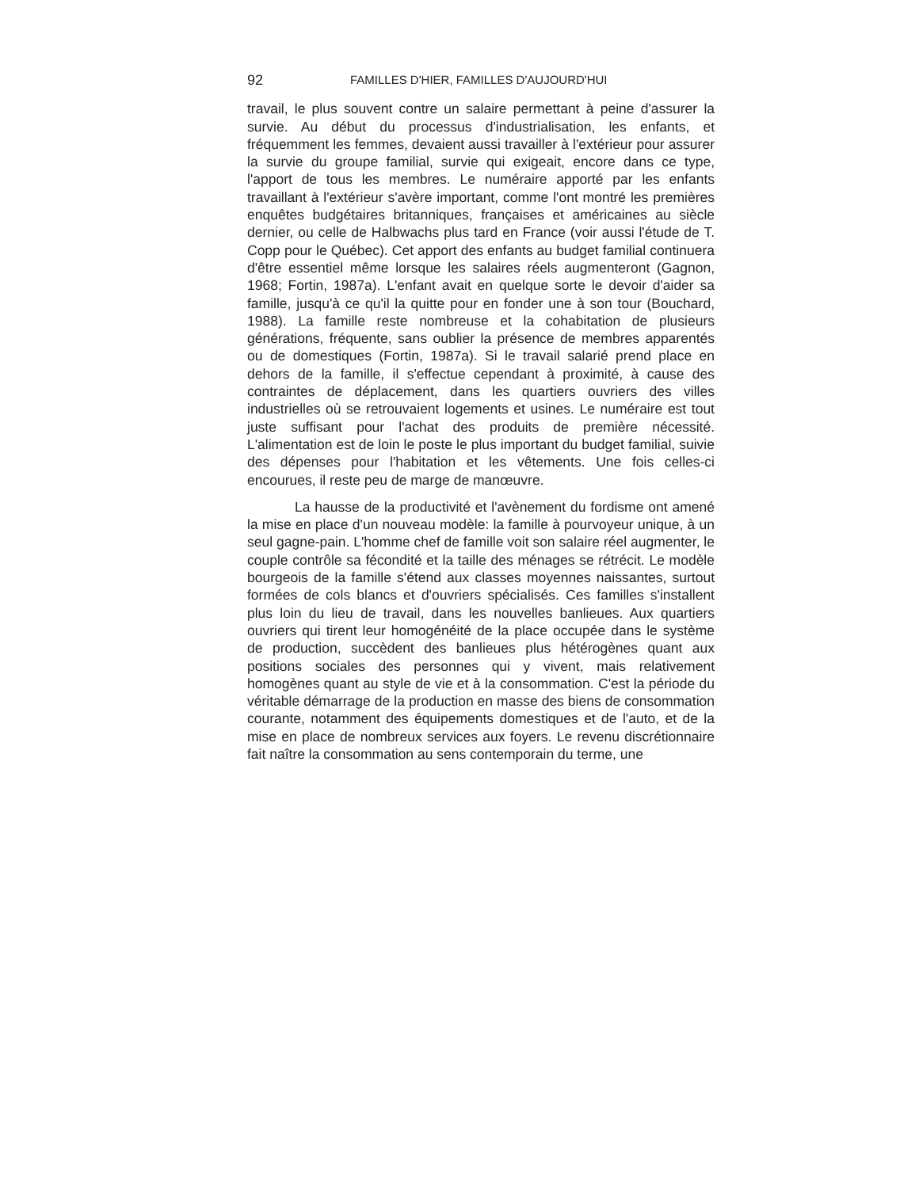92 FAMILLES D'HIER, FAMILLES D'AUJOURD'HUI
travail, le plus souvent contre un salaire permettant à peine d'assurer la survie. Au début du processus d'industrialisation, les enfants, et fréquemment les femmes, devaient aussi travailler à l'extérieur pour assurer la survie du groupe familial, survie qui exigeait, encore dans ce type, l'apport de tous les membres. Le numéraire apporté par les enfants travaillant à l'extérieur s'avère important, comme l'ont montré les premières enquêtes budgétaires britanniques, françaises et américaines au siècle dernier, ou celle de Halbwachs plus tard en France (voir aussi l'étude de T. Copp pour le Québec). Cet apport des enfants au budget familial continuera d'être essentiel même lorsque les salaires réels augmenteront (Gagnon, 1968; Fortin, 1987a). L'enfant avait en quelque sorte le devoir d'aider sa famille, jusqu'à ce qu'il la quitte pour en fonder une à son tour (Bouchard, 1988). La famille reste nombreuse et la cohabitation de plusieurs générations, fréquente, sans oublier la présence de membres apparentés ou de domestiques (Fortin, 1987a). Si le travail salarié prend place en dehors de la famille, il s'effectue cependant à proximité, à cause des contraintes de déplacement, dans les quartiers ouvriers des villes industrielles où se retrouvaient logements et usines. Le numéraire est tout juste suffisant pour l'achat des produits de première nécessité. L'alimentation est de loin le poste le plus important du budget familial, suivie des dépenses pour l'habitation et les vêtements. Une fois celles-ci encourues, il reste peu de marge de manœuvre.
La hausse de la productivité et l'avènement du fordisme ont amené la mise en place d'un nouveau modèle: la famille à pourvoyeur unique, à un seul gagne-pain. L'homme chef de famille voit son salaire réel augmenter, le couple contrôle sa fécondité et la taille des ménages se rétrécit. Le modèle bourgeois de la famille s'étend aux classes moyennes naissantes, surtout formées de cols blancs et d'ouvriers spécialisés. Ces familles s'installent plus loin du lieu de travail, dans les nouvelles banlieues. Aux quartiers ouvriers qui tirent leur homogénéité de la place occupée dans le système de production, succèdent des banlieues plus hétérogènes quant aux positions sociales des personnes qui y vivent, mais relativement homogènes quant au style de vie et à la consommation. C'est la période du véritable démarrage de la production en masse des biens de consommation courante, notamment des équipements domestiques et de l'auto, et de la mise en place de nombreux services aux foyers. Le revenu discrétionnaire fait naître la consommation au sens contemporain du terme, une